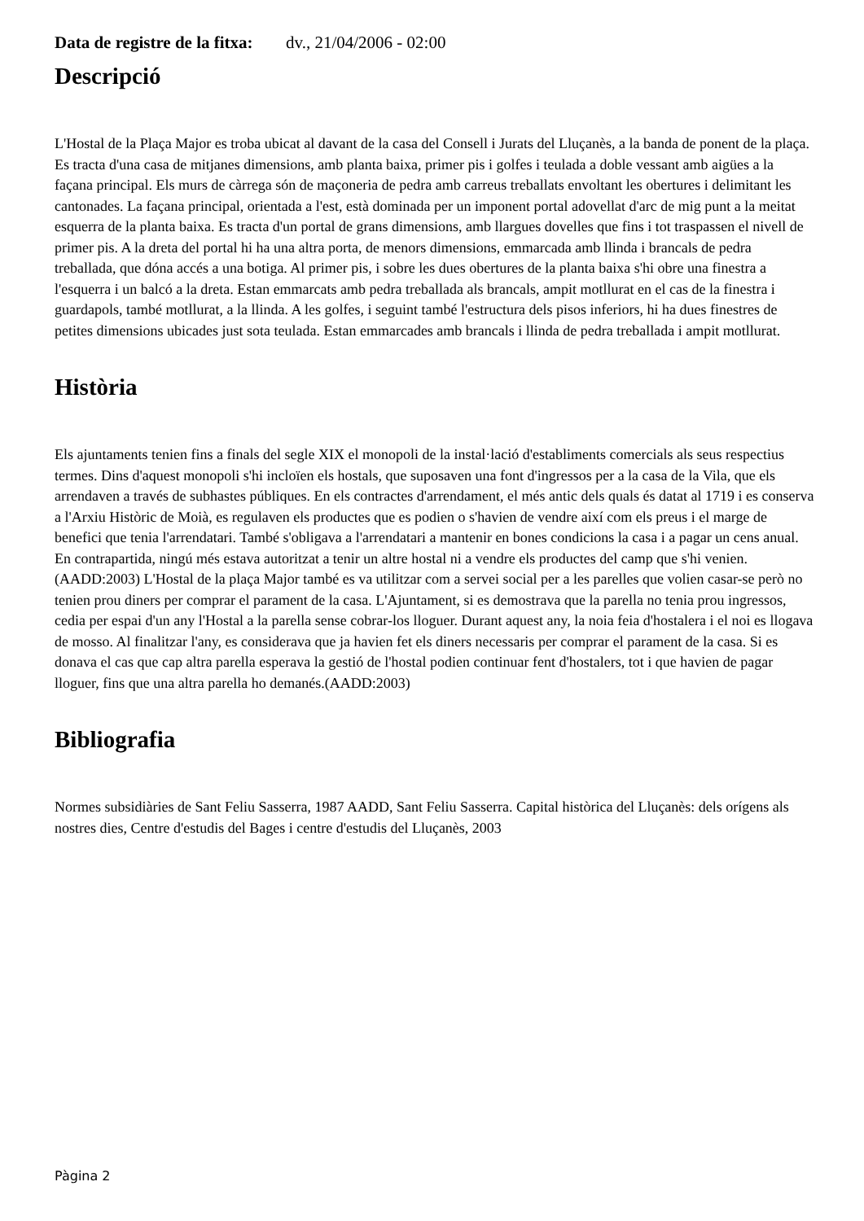Data de registre de la fitxa:
dv., 21/04/2006 - 02:00
Descripció
L'Hostal de la Plaça Major es troba ubicat al davant de la casa del Consell i Jurats del Lluçanès, a la banda de ponent de la plaça. Es tracta d'una casa de mitjanes dimensions, amb planta baixa, primer pis i golfes i teulada a doble vessant amb aigües a la façana principal. Els murs de càrrega són de maçoneria de pedra amb carreus treballats envoltant les obertures i delimitant les cantonades. La façana principal, orientada a l'est, està dominada per un imponent portal adovellat d'arc de mig punt a la meitat esquerra de la planta baixa. Es tracta d'un portal de grans dimensions, amb llargues dovelles que fins i tot traspassen el nivell de primer pis. A la dreta del portal hi ha una altra porta, de menors dimensions, emmarcada amb llinda i brancals de pedra treballada, que dóna accés a una botiga. Al primer pis, i sobre les dues obertures de la planta baixa s'hi obre una finestra a l'esquerra i un balcó a la dreta. Estan emmarcats amb pedra treballada als brancals, ampit motllurat en el cas de la finestra i guardapols, també motllurat, a la llinda. A les golfes, i seguint també l'estructura dels pisos inferiors, hi ha dues finestres de petites dimensions ubicades just sota teulada. Estan emmarcades amb brancals i llinda de pedra treballada i ampit motllurat.
Història
Els ajuntaments tenien fins a finals del segle XIX el monopoli de la instal·lació d'establiments comercials als seus respectius termes. Dins d'aquest monopoli s'hi incloïen els hostals, que suposaven una font d'ingressos per a la casa de la Vila, que els arrendaven a través de subhastes públiques. En els contractes d'arrendament, el més antic dels quals és datat al 1719 i es conserva a l'Arxiu Històric de Moià, es regulaven els productes que es podien o s'havien de vendre així com els preus i el marge de benefici que tenia l'arrendatari. També s'obligava a l'arrendatari a mantenir en bones condicions la casa i a pagar un cens anual. En contrapartida, ningú més estava autoritzat a tenir un altre hostal ni a vendre els productes del camp que s'hi venien. (AADD:2003) L'Hostal de la plaça Major també es va utilitzar com a servei social per a les parelles que volien casar-se però no tenien prou diners per comprar el parament de la casa. L'Ajuntament, si es demostrava que la parella no tenia prou ingressos, cedia per espai d'un any l'Hostal a la parella sense cobrar-los lloguer. Durant aquest any, la noia feia d'hostalera i el noi es llogava de mosso. Al finalitzar l'any, es considerava que ja havien fet els diners necessaris per comprar el parament de la casa. Si es donava el cas que cap altra parella esperava la gestió de l'hostal podien continuar fent d'hostalers, tot i que havien de pagar lloguer, fins que una altra parella ho demanés.(AADD:2003)
Bibliografia
Normes subsidiàries de Sant Feliu Sasserra, 1987 AADD, Sant Feliu Sasserra. Capital històrica del Lluçanès: dels orígens als nostres dies, Centre d'estudis del Bages i centre d'estudis del Lluçanès, 2003
Pàgina 2